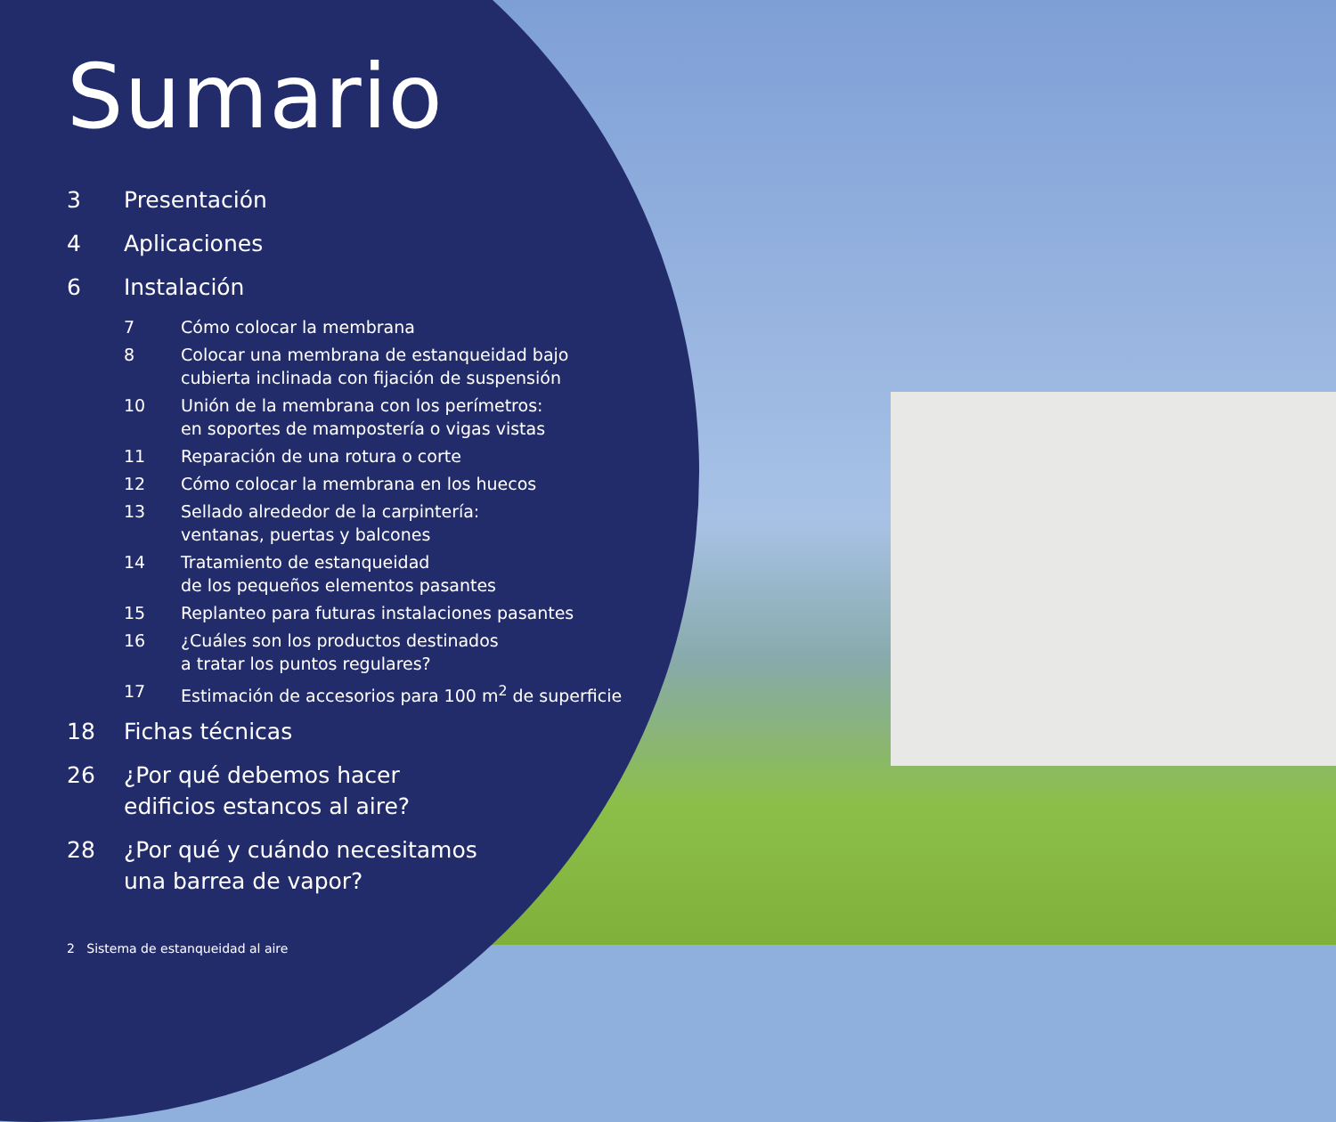Sumario
3 Presentación
4 Aplicaciones
6 Instalación
7 Cómo colocar la membrana
8 Colocar una membrana de estanqueidad bajo
cubierta inclinada con fijación de suspensión
10 Unión de la membrana con los perímetros:
en soportes de mampostería o vigas vistas
11 Reparación de una rotura o corte
12 Cómo colocar la membrana en los huecos
13 Sellado alrededor de la carpintería:
ventanas, puertas y balcones
14 Tratamiento de estanqueidad
de los pequeños elementos pasantes
15 Replanteo para futuras instalaciones pasantes
16 ¿Cuáles son los productos destinados
a tratar los puntos regulares?
17 Estimación de accesorios para 100 m<sup>2</sup> de superficie
18 Fichas técnicas
26 ¿Por qué debemos hacer
edificios estancos al aire?
28 ¿Por qué y cuándo necesitamos
una barrea de vapor?
2 Sistema de estanqueidad al aire